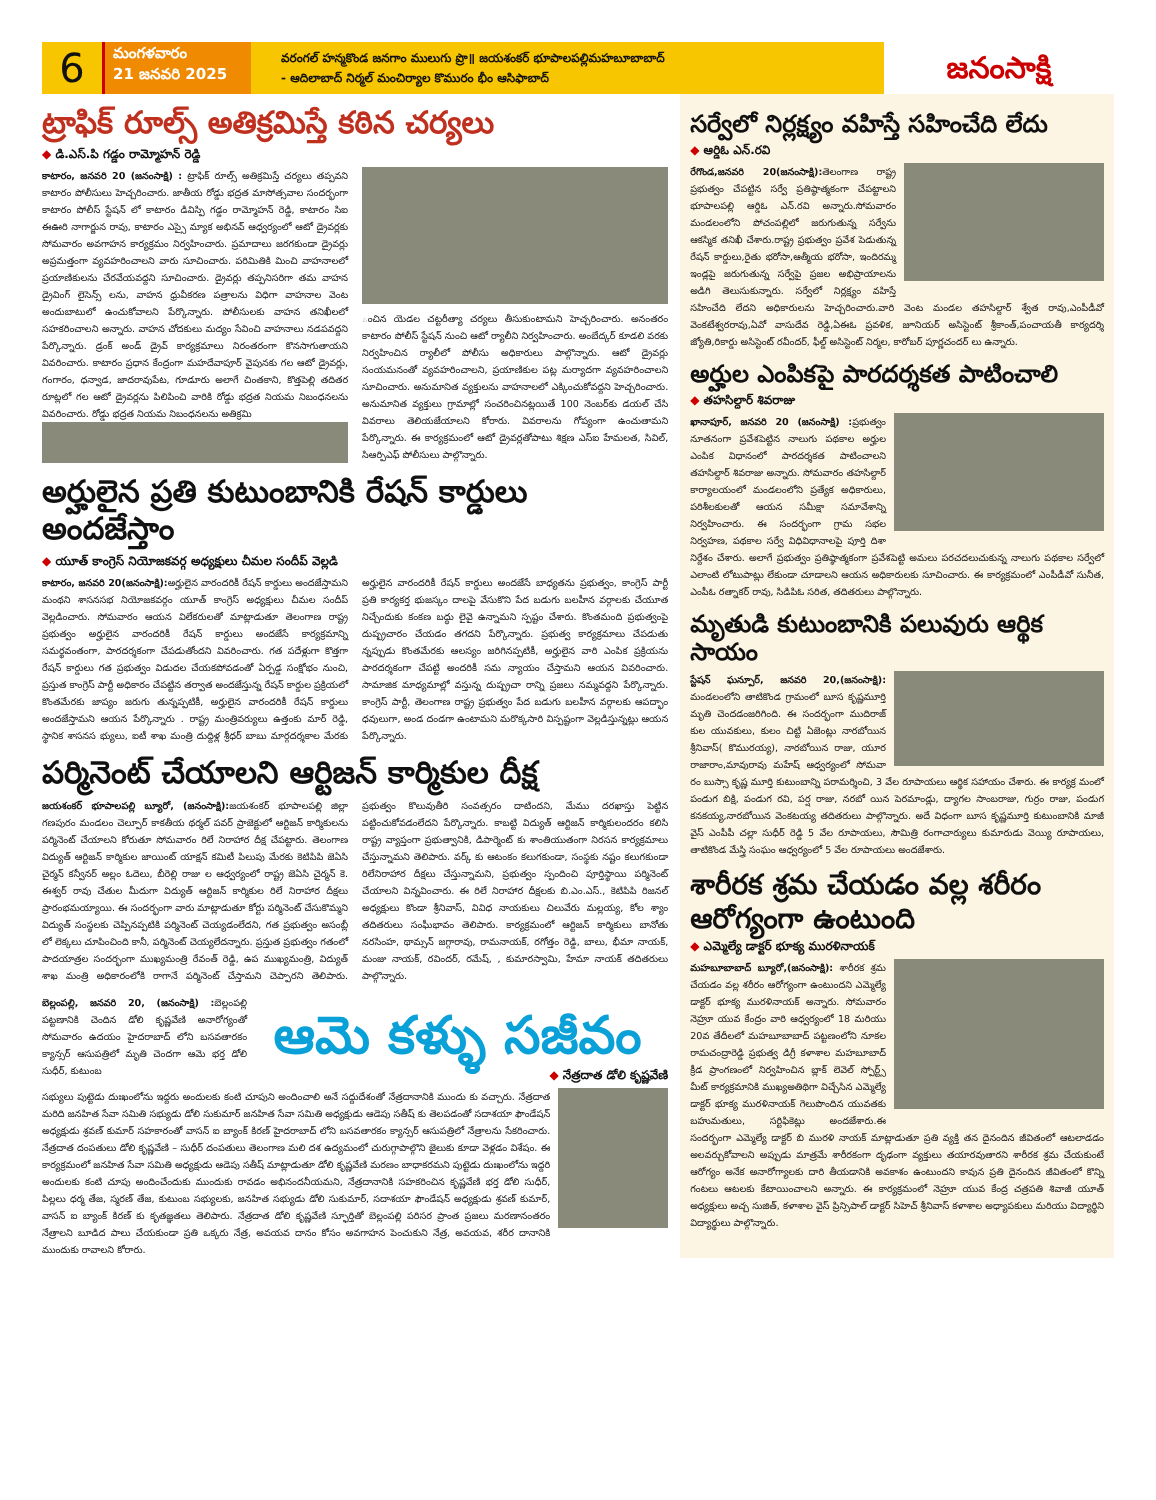6
మంగళవారం
21 జనవరి 2025
వరంగల్ హన్మకొండ జనగాం ములుగు ప్రొ॥ జయశంకర్ భూపాలపల్లిమహబూబాబాద్
- ఆదిలాబాద్ నిర్మల్ మంచిర్యాల కొమురం భీం ఆసిఫాబాద్
జనంసాక్షి
ట్రాఫిక్ రూల్స్ అతిక్రమిస్తే కఠిన చర్యలు
◆ డి.ఎస్.పి గడ్డం రామ్మోహన్ రెడ్డి
కాటారం, జనవరి 20 (జనంసాక్షి) : ట్రాఫిక్ రూల్స్ అతిక్రమిస్తే చర్యలు తప్పవని కాటారం పోలీసులు హెచ్చరించారు. జాతీయ రోడ్డు భద్రత మాసోత్సవాల సందర్భంగా కాటారం పోలీస్ స్టేషన్ లో కాటారం డివిస్పి గడ్డం రామ్మోహన్ రెడ్డి, కాటారం సిఐ ఈఊరి నాగార్జున రావు, కాటారం ఎస్సై మ్యాక అభినవ్ ఆధ్వర్యంలో ఆటో డ్రైవర్లకు సోమవారం అవగాహన కార్యక్రమం నిర్వహించారు. ప్రమాదాలు జరగకుండా డ్రైవర్లు అప్రమత్తంగా వ్యవహరించాలని వారు సూచించారు. పరిమితికి మించి వాహనాలలో ప్రయాణికులను చేరవేయవద్దని సూచించారు. డ్రైవర్లు తప్పనిసరిగా తమ వాహన డ్రైవింగ్ లైసెన్స్ లను, వాహన ధ్రువీకరణ పత్రాలను విధిగా వాహనాల వెంట అందుబాటులో ఉంచుకోవాలని పేర్కొన్నారు. పోలీసులకు వాహన తనిఖీలలో సహకరించాలని అన్నారు. వాహన చోదకులు మద్యం సేవించి వాహనాలు నడపవద్దని పేర్కొన్నారు. డ్రంక్ అండ్ డ్రైవ్ కార్యక్రమాలు నిరంతరంగా కొనసాగుతాయని వివరించారు. కాటారం ప్రధాన కేంద్రంగా మహదేవాపూర్ వైపునకు గల ఆటో డ్రైవర్లు, గంగారం, ధన్వాడ, జాదరావుపేట, గూడూరు అలాగే చింతకాని, కొత్తపెల్లి తదితర రూట్లలో గల ఆటో డ్రైవర్లను పిలిపించి వారికి రోడ్డు భద్రత నియమ నిబంధనలను వివరించారు. రోడ్డు భద్రత నియమ నిబంధనలను అతిక్రమి
ంచిన యెడల చట్టరీత్యా చర్యలు తీసుకుంటామని హెచ్చరించారు. అనంతరం కాటారం పోలీస్ స్టేషన్ నుంచి ఆటో ర్యాలీని నిర్వహించారు. అంబేద్కర్ కూడలి వరకు నిర్వహించిన ర్యాలీలో పోలీసు అధికారులు పాల్గొన్నారు. ఆటో డ్రైవర్లు సంయమనంతో వ్యవహరించాలని, ప్రయాణికుల పట్ల మర్యాదగా వ్యవహరించాలని సూచించారు. అనుమానిత వ్యక్తులను వాహనాలలో ఎక్కించుకోవద్దని హెచ్చరించారు. అనుమానిత వ్యక్తులు గ్రామాల్లో సంచరించినట్లయితే 100 నెంబర్‌కు డయల్ చేసి వివరాలు తెలియజేయాలని కోరారు. వివరాలను గోప్యంగా ఉంచుతామని పేర్కొన్నారు. ఈ కార్యక్రమంలో ఆటో డ్రైవర్లతోపాటు శిక్షణ ఎస్ఐ హేమలత, సివిల్, సిఆర్పిఎఫ్ పోలీసులు పాల్గొన్నారు.
అర్హులైన ప్రతి కుటుంబానికి రేషన్ కార్డులు అందజేస్తాం
◆ యూత్ కాంగ్రెస్ నియోజకవర్గ అధ్యక్షులు చీమల సందీప్ వెల్లడి
కాటారం, జనవరి 20(జనంసాక్షి): అర్హులైన వారందరికీ రేషన్ కార్డులు అందజేస్తామని మంథని శాసనసభ నియోజకవర్గం యూత్ కాంగ్రెస్ అధ్యక్షులు చీమల సందీప్ వెల్లడించారు. సోమవారం ఆయన విలేకరులతో మాట్లాడుతూ తెలంగాణ రాష్ట్ర ప్రభుత్వం అర్హులైన వారందరికీ రేషన్ కార్డులు అందజేసే కార్యక్రమాన్ని సమర్థవంతంగా, పారదర్శకంగా చేపడుతోందని వివరించారు. గత పదేళ్లుగా కొత్తగా రేషన్ కార్డులు గత ప్రభుత్వం విడుదల చేయకపోవడంతో ఏర్పడ్డ సంక్షోభం నుంచి, ప్రస్తుత కాంగ్రెస్ పార్టీ అధికారం చేపట్టిన తర్వాత అందజేస్తున్న రేషన్ కార్డుల ప్రక్రియలో కొంతమేరకు జాప్యం జరుగు తున్నప్పటికీ, అర్హులైన వారందరికీ రేషన్ కార్డులు అందజేస్తామని ఆయన పేర్కొన్నారు . రాష్ట్ర మంత్రివర్యులు ఉత్తంకు మార్ రెడ్డి, స్థానిక శాసనస భ్యులు, ఐటీ శాఖ మంత్రి దుద్దిళ్ల శ్రీధర్ బాబు మార్గదర్శకాల మేరకు అర్హులైన వారందరికీ రేషన్ కార్డులు అందజేసే బాధ్యతను ప్రభుత్వం, కాంగ్రెస్ పార్టీ ప్రతి కార్యకర్త భుజస్కం దాలపై వేసుకొని పేద బడుగు బలహీన వర్గాలకు చేయూత నిచ్చేందుకు కంకణ బద్ధు లైవై ఉన్నామని స్పష్టం చేశారు. కొంతమంది ప్రభుత్వంపై దుష్ప్రచారం చేయడం తగదని పేర్కొన్నారు. ప్రభుత్వ కార్యక్రమాలు చేపడుతు న్నప్పుడు కొంతమేరకు ఆలస్యం జరిగినప్పటికీ, అర్హులైన వారి ఎంపిక ప్రక్రియను పారదర్శకంగా చేపట్టి అందరికీ సమ న్యాయం చేస్తామని ఆయన వివరించారు. సామాజిక మాధ్యమాల్లో వస్తున్న దుష్ప్రచా రాన్ని ప్రజలు నమ్మవద్దని పేర్కొన్నారు. కాంగ్రెస్ పార్టీ, తెలంగాణ రాష్ట్ర ప్రభుత్వం పేద బడుగు బలహీన వర్గాలకు ఆపద్భాం ధవులుగా, అండ దండగా ఉంటామని మరొక్కసారి విస్పష్టంగా వెల్లడిస్తున్నట్లు ఆయన పేర్కొన్నారు.
పర్మినెంట్ చేయాలని ఆర్టిజన్ కార్మికుల దీక్ష
జయశంకర్ భూపాలపల్లి బ్యూరో, (జనంసాక్షి): జయశంకర్ భూపాలపల్లి జిల్లా గణపురం మండలం చెల్పూర్ కాకతీయ థర్మల్ పవర్ ప్రాజెక్టులో ఆర్టిజన్ కార్మికులను పర్మినెంట్ చేయాలని కోరుతూ సోమవారం రిలే నిరాహార దీక్ష చేపట్టారు. తెలంగాణ విద్యుత్ ఆర్టిజన్ కార్మికుల జాయింట్ యాక్షన్ కమిటీ పిలుపు మేరకు కెటిపిపి జెఏసి చైర్మన్ కన్వీనర్ అల్లం ఓదెలు, బీరెల్లి రాజు ల ఆధ్వర్యంలో రాష్ట్ర జెఏసి చైర్మన్ కె. ఈశ్వర్ రావు చేతుల మీదుగా విద్యుత్ ఆర్టిజన్ కార్మికుల రిలే నిరాహార దీక్షలు ప్రారంభమయ్యాయి. ఈ సందర్భంగా వారు మాట్లాడుతూ కోర్టు పర్మినెంట్ చేసుకొమ్మని విద్యుత్ సంస్థలకు చెప్పినప్పటికి పర్మినెంట్ చెయ్యడంలేదని, గత ప్రభుత్వం అసంబ్లీ లో లెక్కలు చూపించింది కానీ, పర్మినెంట్ చెయ్యలేదన్నారు. ప్రస్తుత ప్రభుత్వం గతంలో పాదయాత్రల సందర్భంగా ముఖ్యమంత్రి రేవంత్ రెడ్డి, ఉప ముఖ్యమంత్రి, విద్యుత్ శాఖ మంత్రి అధికారంలోకి రాగానే పర్మినెంట్ చేస్తామని చెప్పారని తెలిపారు. ప్రభుత్వం కొలువుతీరి సంవత్సరం దాటిందని, మేము దరఖాస్తు పెట్టిన పట్టించుకోవడంలేదని పేర్కొన్నారు. కాబట్టి విద్యుత్ ఆర్టిజన్ కార్మికులందరం కలిసి రాష్ట్ర వ్యాప్తంగా ప్రభుత్వానికి, డిపార్మెంట్ కు శాంతియుతంగా నిరసన కార్యక్రమాలు చేస్తున్నామని తెలిపారు. వర్క్ కు ఆటంకం కలుగకుండా, సంస్థకు నష్టం కలుగకుండా రిలేనిరాహార దీక్షలు చేస్తున్నామని, ప్రభుత్వం స్పందించి పూర్తిస్థాయి పర్మినెంట్ చేయాలని విన్నవించారు. ఈ రిలే నిరాహార దీక్షలకు బి.ఎం.ఎస్., కెటిపిపి రిజనల్ అధ్యక్షులు కొండా శ్రీనివాస్, వివిధ నాయకులు చిలువేరు మల్లయ్య, కోల శ్యాం తదితరులు సంఘీభావం తెలిపారు. కార్యక్రమంలో ఆర్టిజన్ కార్మికులు బానోతు నరసింహ, థామ్సన్ జగ్గారావు, రామనాయక్, రగోత్తం రెడ్డి, బాలు, భీమా నాయక్, మంజు నాయక్, రవిందర్, రమేష్, , కుమారస్వామి, హేమా నాయక్ తదితరులు పాల్గొన్నారు.
బెల్లంపల్లి, జనవరి 20, (జనంసాక్షి) : బెల్లంపల్లి పట్టణానికి చెందిన డోలి కృష్ణవేణి అనారోగ్యంతో సోమవారం ఉదయం హైదరాబాద్ లోని బసవతారకం క్యాన్సర్ ఆసుపత్రిలో మృతి చెందగా ఆమె భర్త డోలి సుధీర్, కుటుంబ
ఆమె కళ్ళు సజీవం
◆ నేత్రదాత డోలి కృష్ణవేణి
సభ్యులు పుట్టెడు దుఃఖంలోను ఇద్దరు అందులకు కంటి చూపుని అందించాలి అనే సద్దుదేశంతో నేత్రదానానికి ముందు కు వచ్చారు. నేత్రదాత మరిది జనహిత సేవా సమితి సభ్యుడు డోలి సుకుమార్ జనహిత సేవా సమితి అధ్యక్షుడు ఆడెపు సతీష్ కు తెలపడంతో సదాశయా ఫౌండేషన్ అధ్యక్షుడు శ్రవణ్ కుమార్ సహకారంతో వాసన్ ఐ బ్యాంక్ కిరణ్ హైదరాబాద్ లోని బసవతారకం క్యాన్సర్ ఆసుపత్రిలో నేత్రాలను సేకరించారు. నేత్రదాత దంపతులు డోలి కృష్ణవేణి – సుధీర్ దంపతులు తెలంగాణ మలి దశ ఉద్యమంలో చురుగ్గాపాల్గొని జైలుకు కూడా వెళ్లడం విశేషం. ఈ కార్యక్రమంలో జనహిత సేవా సమితి అధ్యక్షుడు ఆడెపు సతీష్ మాట్లాడుతూ డోలి కృష్ణవేణి మరణం బాధాకరమని పుట్టెడు దుఃఖంలోను ఇద్దరి అందులకు కంటి చూపు అందించేందుకు ముందుకు రావడం అభినందనీయమని, నేత్రదానానికి సహకరించిన కృష్ణవేణి భర్త డోలి సుధీర్, పిల్లలు ధర్మ తేజ, స్మరణ్ తేజ, కుటుంబ సభ్యులకు, జనహిత సభ్యుడు డోలి సుకుమార్, సదాశయా ఫౌండేషన్ అధ్యక్షుడు శ్రవణ్ కుమార్, వాసన్ ఐ బ్యాంక్ కిరణ్ కు కృతజ్ఞతలు తెలిపారు. నేత్రదాత డోలి కృష్ణవేణి స్ఫూర్తితో బెల్లంపల్లి పరిసర ప్రాంత ప్రజలు మరణానంతరం నేత్రాలని బూడిద పాలు చేయకుండా ప్రతి ఒక్కరు నేత్ర, అవయవ దానం కోసం అవగాహన పెంచుకుని నేత్ర, అవయవ, శరీర దానానికి ముందుకు రావాలని కోరారు.
సర్వేలో నిర్లక్ష్యం వహిస్తే సహించేది లేదు
◆ ఆర్డిఓ ఎన్.రవి
రేగొండ,జనవరి 20(జనంసాక్షి): తెలంగాణ రాష్ట్ర ప్రభుత్వం చేపట్టిన సర్వే ప్రతిష్ఠాత్మకంగా చేపట్టాలని భూపాలపల్లి ఆర్డిఓ ఎన్.రవి అన్నారు.సోమవారం మండలంలోని పోచంపల్లిలో జరుగుతున్న సర్వేను ఆకస్మిక తనిఖీ చేశారు.రాష్ట్ర ప్రభుత్వం ప్రవేశ పెడుతున్న రేషన్ కార్డులు,రైతు భరోసా,ఆత్మీయ భరోసా, ఇందిరమ్మ ఇండ్లపై జరుగుతున్న సర్వేపై ప్రజల అభిప్రాయాలను అడిగి తెలుసుకున్నారు. సర్వేలో నిర్లక్ష్యం వహిస్తే సహించేది లేదని అధికారులను హెచ్చరించారు.వారి వెంట మండల తహసిల్దార్ శ్వేత రావు,ఎంపీడీవో వెంకటేశ్వరరావు,ఏవో వాసుదేవ రెడ్డి,ఏఈఓ ప్రవళిక, జూనియర్ అసిస్టెంట్ శ్రీకాంత్,పంచాయతీ కార్యదర్శి జ్యోతి,రికార్డు అసిస్టెంట్ రవీందర్, ఫీల్డ్ అసిస్టెంట్ నిర్మల, కారోబర్ పూర్ణచందర్ లు ఉన్నారు.
అర్హుల ఎంపికపై పారదర్శకత పాటించాలి
◆ తహసిల్దార్ శివరాజు
ఖానాపూర్, జనవరి 20 (జనంసాక్షి) : ప్రభుత్వం నూతనంగా ప్రవేశపెట్టిన నాలుగు పథకాల అర్హుల ఎంపిక విధానంలో పారదర్శకత పాటించాలని తహసిల్దార్ శివరాజు అన్నారు. సోమవారం తహసిల్దార్ కార్యాలయంలో మండలంలోని ప్రత్యేక అధికారులు, పరిశీలకులతో ఆయన సమీక్షా సమావేశాన్ని నిర్వహించారు. ఈ సందర్భంగా గ్రామ సభల నిర్వహణ, పథకాల సర్వే విధివిధానాలపై పూర్తి దిశా నిర్దేశం చేశారు. అలాగే ప్రభుత్వం ప్రతిష్ఠాత్మకంగా ప్రవేశపెట్టి అమలు పరచదలుచుకున్న నాలుగు పథకాల సర్వేలో ఎలాంటి లోటుపాట్లు లేకుండా చూడాలని ఆయన అధికారులకు సూచించారు. ఈ కార్యక్రమంలో ఎంపీడీవో సునీత, ఎంపీఓ రత్నాకర్ రావు, సిడిపిఓ సరిత, తదితరులు పాల్గొన్నారు.
మృతుడి కుటుంబానికి పలువురు ఆర్థిక సాయం
స్టేషన్ ఘన్పూర్, జనవరి 20,(జనంసాక్షి): మండలంలోని తాటికొండ గ్రామంలో బూస కృష్ణమూర్తి మృతి చెందడంజరిగింది. ఈ సందర్భంగా ముదిరాజ్ కుల యువకులు, కులం చిట్టి ఏజెంట్లు నారబోయిన శ్రీనివాస్( కొమురయ్య), నారబోయిన రాజు, యూర రాజారాం,మావురావు మహేష్ ఆధ్వర్యంలో సోమవా రం బుస్సా కృష్ణ మూర్తి కుటుంబాన్ని పరామర్శించి, 3 వేల రూపాయలు ఆర్థిక సహాయం చేశారు. ఈ కార్యక్ర మంలో పండుగ బిక్షి, పండుగ రవి, పర్ష రాజు, నరబో యిన పెరమాండ్లు, ద్యాగల సాంబరాజు, గుర్రం రాజు, పండుగ కనకయ్య,నారబోయిన వెంకటయ్య తదితరులు పాల్గొన్నారు. అదే విధంగా బూస కృష్ణమూర్తి కుటుంబానికి మాజీ వైస్ ఎంపీపీ చల్లా సుధీర్ రెడ్డి 5 వేల రూపాయలు, సౌమిత్రి రంగాచార్యులు కుమారుడు వెయ్యి రూపాయలు, తాటికొండ మేస్త్రి సంఘం ఆధ్వర్యంలో 5 వేల రూపాయలు అందజేశారు.
శారీరక శ్రమ చేయడం వల్ల శరీరం ఆరోగ్యంగా ఉంటుంది
◆ ఎమ్మెల్యే డాక్టర్ భూక్య మురళినాయక్
మహబూబాబాద్ బ్యూరో,(జనంసాక్షి): శారీరక శ్రమ చేయడం వల్ల శరీరం ఆరోగ్యంగా ఉంటుందని ఎమ్మెల్యే డాక్టర్ భూక్య మురళినాయక్ అన్నారు. సోమవారం నెహ్రూ యువ కేంద్రం వారి ఆధ్వర్యంలో 18 మరియు 20వ తేదీలలో మహబూబాబాద్ పట్టణంలోని నూకల రామచంద్రారెడ్డి ప్రభుత్వ డిగ్రీ కళాశాల మహబూబాద్ క్రీడ ప్రాంగణంలో నిర్వహించిన బ్లాక్ లెవెల్ స్పోర్ట్స్ మీట్ కార్యక్రమానికి ముఖ్యఅతిథిగా విచ్చేసిన ఎమ్మెల్యే డాక్టర్ భూక్య మురళినాయక్ గెలుపొందిన యువతకు బహుమతులు, సర్టిఫికెట్లు అందజేశారు.ఈ సందర్భంగా ఎమ్మెల్యే డాక్టర్ బి మురళి నాయక్ మాట్లాడుతూ ప్రతి వ్యక్తి తన దైనందిన జీవితంలో ఆటలాడడం అలవర్చుకోవాలని అప్పుడు మాత్రమే శారీరకంగా దృఢంగా వ్యక్తులు తయారవుతారని శారీరక శ్రమ చేయకుంటే ఆరోగ్యం అనేక అనారోగ్యాలకు దారి తీయడానికి అవకాశం ఉంటుందని కావున ప్రతి దైనందిన జీవితంలో కొన్ని గంటలు ఆటలకు కేటాయించాలని అన్నారు. ఈ కార్యక్రమంలో నెహ్రూ యువ కేంద్ర చత్రపతి శివాజీ యూత్ అధ్యక్షులు అచ్చ సుజిత్, కళాశాల వైస్ ప్రిన్సిపాల్ డాక్టర్ సిహెచ్ శ్రీనివాస్ కళాశాల అధ్యాపకులు మరియు విద్యార్థిని విద్యార్థులు పాల్గొన్నారు.